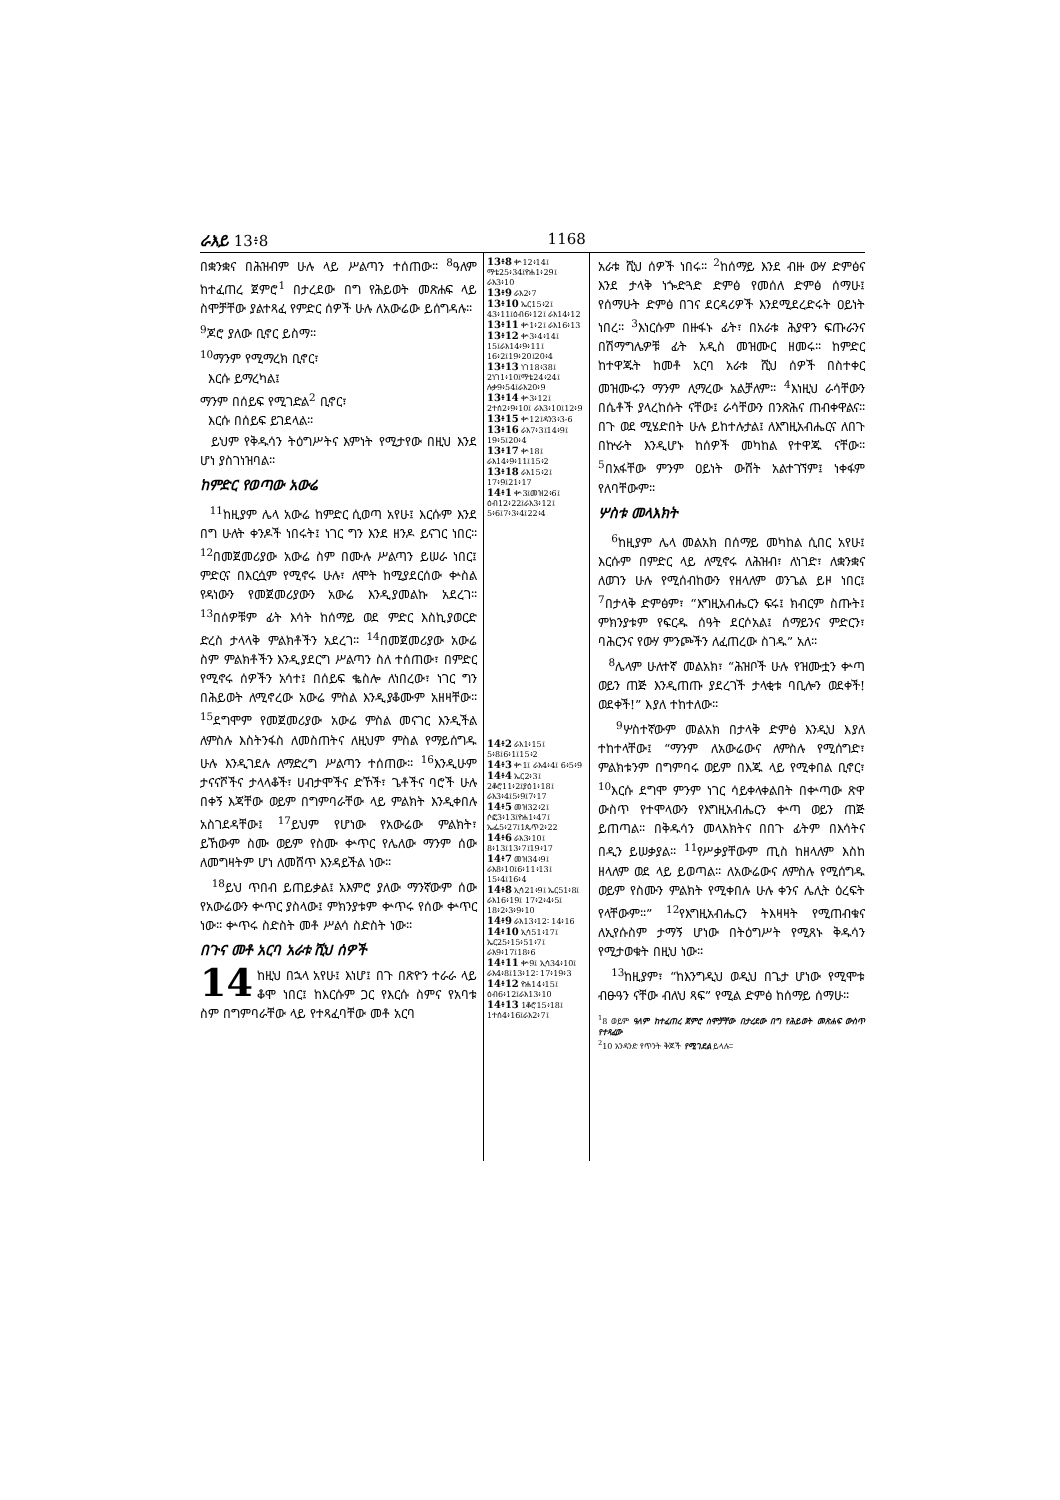ራእይ 13፥8 1168
በቋንቋና በሕዝብም ሁሉ ላይ ሥልጣን ተሰጠው። <sup>8</sup>ዓለም ከተፈጠረ ጀምሮ<sup>1</sup> በታረደው በግ የሕይወት መጽሐፍ ላይ ስሞቻቸው ያልተጻፈ የምድር ሰዎች ሁሉ ለአውሬው ይሰግዳሉ።
<sup>9</sup> ጆሮ ያለው ቢኖር ይስማ።
<sup>10</sup> ማንም የሚማረክ ቢኖር፣
እርሱ ይማረካል፤
ማንም በሰይፍ የሚገድል<sup>2</sup> ቢኖር፣
እርሱ በሰይፍ ይገደላል።
ይህም የቅዱሳን ትዕግሥትና እምነት የሚታየው በዚህ እንደ ሆነ ያስገነዝባል።
ከምድር የወጣው አውሬ
<sup>11</sup> ከዚያም ሌላ አውሬ ከምድር ሲወጣ አየሁ፤ እርሱም እንደ በግ ሁለት ቀንዶች ነበሩት፤ ነገር ግን እንደ ዘንዶ ይናገር ነበር። <sup>12</sup>በመጀመሪያው አውሬ ስም በሙሉ ሥልጣን ይሠራ ነበር፤ ምድርና በእርሷም የሚኖሩ ሁሉ፣ ለሞት ከሚያደርሰው ቍስል የዳነውን የመጀመሪያውን አውሬ እንዲያመልኩ አደረገ። <sup>13</sup>በሰዎቹም ፊት እሳት ከሰማይ ወደ ምድር እስኪያወርድ ድረስ ታላላቅ ምልክቶችን አደረገ። <sup>14</sup>በመጀመሪያው አውሬ ስም ምልክቶችን እንዲያደርግ ሥልጣን ስለ ተሰጠው፣ በምድር የሚኖሩ ሰዎችን አሳተ፤ በሰይፍ ቈስሎ ለነበረው፣ ነገር ግን በሕይወት ለሚኖረው አውሬ ምስል እንዲያቆሙም አዘዛቸው። <sup>15</sup>ደግሞም የመጀመሪያው አውሬ ምስል መናገር እንዲችል ለምስሉ እስትንፋስ ለመስጠትና ለዚህም ምስል የማይሰግዱ ሁሉ እንዲገደሉ ለማድረግ ሥልጣን ተሰጠው። <sup>16</sup>እንዲሁም ታናናሾችና ታላላቆች፣ ሀብታሞችና ድኾች፣ ጌቶችና ባሮች ሁሉ በቀኝ እጃቸው ወይም በግምባራቸው ላይ ምልክት እንዲቀበሉ አስገደዳቸው፤ <sup>17</sup>ይህም የሆነው የአውሬው ምልክት፣ ይኸውም ስሙ ወይም የስሙ ቍጥር የሌለው ማንም ሰው ለመግዛትም ሆነ ለመሸጥ እንዳይችል ነው።
<sup>18</sup> ይህ ጥበብ ይጠይቃል፤ አእምሮ ያለው ማንኛውም ሰው የአውሬውን ቍጥር ያስላው፤ ምክንያቱም ቍጥሩ የሰው ቍጥር ነው። ቍጥሩ ስድስት መቶ ሥልሳ ስድስት ነው።
በጉና መቶ አርባ አራቱ ሺህ ሰዎች
14 ከዚህ በኋላ አየሁ፤ እነሆ፤ በጉ በጽዮን ተራራ ላይ ቆሞ ነበር፤ ከእርሱም ጋር የእርሱ ስምና የአባቱ ስም በግምባራቸው ላይ የተጻፈባቸው መቶ አርባ
13፥8 ቍ12፥14፤ ማቴ25፥34፤ዮሐ1፥29፤ ራእ3፥10
13፥9 ራእ2፥7
13፥10 ኤር15፥2፤ 43፥11፤ዕብ6፥12፤ ራእ14፥12
13፥11 ቍ1፥2፤ ራእ16፥13
13፥12 ቍ3፥4፥14፤ 15፤ራእ14፥9፥11፤ 16፥2፤19፥20፤20፥4
13፥13 ነገ18፥38፤ 2ነገ1፥10፤ማቴ24፥24፤ ሉቃ9፥54፤ራእ20፥9
13፥14 ቍ3፥12፤ 2ተሰ2፥9፥10፤ ራእ3፥10፤12፥9
13፥15 ቍ12፤ዳን3፥3-6
13፥16 ራእ7፥3፤14፥9፤ 19፥5፤20፥4
13፥17 ቍ18፤ ራእ14፥9፥11፤15፥2
13፥18 ራእ15፥2፤ 17፥9፤21፥17
14፥1 ቍ3፤መዝ2፥6፤ ዕብ12፥22፤ራእ3፥12፤ 5፥6፤7፥3፥4፤22፥4
14፥2 ራእ1፥15፤ 5፥8፤6፥1፤15፥2
14፥3 ቍ1፤ ራእ4፥4፤ 6፥5፥9
14፥4 ኤር2፥3፤ 2ቆሮ11፥2፤ያዕ1፥18፤ ራእ3፥4፤5፥9፤7፥17
14፥5 መዝ32፥2፤ ሶፎ3፥13፤ዮሐ1፥47፤ ኤፌ5፥27፤1ጴጥ2፥22
14፥6 ራእ3፥10፤ 8፥13፤13፥7፤19፥17
14፥7 መዝ34፥9፤ ራእ8፥10፤6፥11፥13፤ 15፥4፤16፥4
14፥8 ኢሳ21፥9፤ ኤር51፥8፤ ራእ16፥19፤ 17፥2፥4፥5፤ 18፥2፥3፥9፥10
14፥9 ራእ13፥12፡ 14፥16
14፥10 ኢሳ51፥17፤ ኤር25፥15፥51፥7፤ ራእ9፥17፤18፥6
14፥11 ቍ9፤ ኢሳ34፥10፤ ራእ4፥8፤13፥12፡ 17፥19፥3
14፥12 ዮሐ14፥15፤ ዕብ6፥12፤ራእ13፥10
14፥13 1ቆሮ15፥18፤ 1ተሰ4፥16፤ራእ2፥7፤
አራቱ ሺህ ሰዎች ነበሩ። <sup>2</sup>ከሰማይ እንደ ብዙ ውሃ ድምፅና እንደ ታላቅ ነጐድጓድ ድምፅ የመሰለ ድምፅ ሰማሁ፤ የሰማሁት ድምፅ በገና ደርዳሪዎች እንደሚደረድሩት ዐይነት ነበረ። <sup>3</sup>እነርሱም በዙፋኑ ፊት፣ በአራቱ ሕያዋን ፍጡራንና በሽማግሌዎቹ ፊት አዲስ መዝሙር ዘመሩ። ከምድር ከተዋጁት ከመቶ አርባ አራቱ ሺህ ሰዎች በስተቀር መዝሙሩን ማንም ሊማረው አልቻለም። <sup>4</sup>እነዚህ ራሳቸውን በሴቶች ያላረከሱት ናቸው፤ ራሳቸውን በንጽሕና ጠብቀዋልና። በጉ ወደ ሚሄድበት ሁሉ ይከተሉታል፤ ለእግዚአብሔርና ለበጉ በኵራት እንዲሆኑ ከሰዎች መካከል የተዋጁ ናቸው። <sup>5</sup>በአፋቸው ምንም ዐይነት ውሸት አልተገኘም፤ ነቀፋም የለባቸውም።
ሦስቱ መላእክት
<sup>6</sup> ከዚያም ሌላ መልአክ በሰማይ መካከል ሲበር አየሁ፤ እርሱም በምድር ላይ ለሚኖሩ ለሕዝብ፣ ለነገድ፣ ለቋንቋና ለወገን ሁሉ የሚሰብከውን የዘላለም ወንጌል ይዞ ነበር፤ <sup>7</sup>በታላቅ ድምፅም፣ “እግዚአብሔርን ፍሩ፤ ክብርም ስጡት፤ ምክንያቱም የፍርዱ ሰዓት ደርሶአል፤ ሰማይንና ምድርን፣ ባሕርንና የውሃ ምንጮችን ለፈጠረው ስገዱ” አለ።
<sup>8</sup> ሌላም ሁለተኛ መልአክ፣ “ሕዝቦች ሁሉ የዝሙቷን ቍጣ ወይን ጠጅ እንዲጠጡ ያደረገች ታላቂቱ ባቢሎን ወደቀች! ወደቀች!” እያለ ተከተለው።
<sup>9</sup> ሦስተኛውም መልአክ በታላቅ ድምፅ እንዲህ እያለ ተከተላቸው፤ “ማንም ለአውሬውና ለምስሉ የሚሰግድ፣ ምልክቱንም በግምባሩ ወይም በእጁ ላይ የሚቀበል ቢኖር፣ <sup>10</sup>እርሱ ደግሞ ምንም ነገር ሳይቀላቀልበት በቍጣው ጽዋ ውስጥ የተሞላውን የእግዚአብሔርን ቍጣ ወይን ጠጅ ይጠጣል። በቅዱሳን መላእክትና በበጉ ፊትም በእሳትና በዲን ይሠቃያል። <sup>11</sup>የሥቃያቸውም ጢስ ከዘላለም እስከ ዘላለም ወደ ላይ ይወጣል። ለአውሬውና ለምስሉ የሚሰግዱ ወይም የስሙን ምልክት የሚቀበሉ ሁሉ ቀንና ሌሊት ዕረፍት የላቸውም።” <sup>12</sup>የእግዚአብሔርን ትእዛዛት የሚጠብቁና ለኢየሱስም ታማኝ ሆነው በትዕግሥት የሚጸኑ ቅዱሳን የሚታወቁት በዚህ ነው።
<sup>13</sup> ከዚያም፣ “ከእንግዲህ ወዲህ በጌታ ሆነው የሚሞቱ ብፁዓን ናቸው ብለህ ጻፍ” የሚል ድምፅ ከሰማይ ሰማሁ።
<sup>1</sup> 8 ወይም ዓለም ከተፈጠረ ጀምሮ ስሞቻቸው በታረደው በግ የሕይወት መጽሐፍ ውስጥ የተጻፈው
<sup>2</sup> 10 አንዳንድ የጥንት ቅጆች የሚገደል ይላሉ።